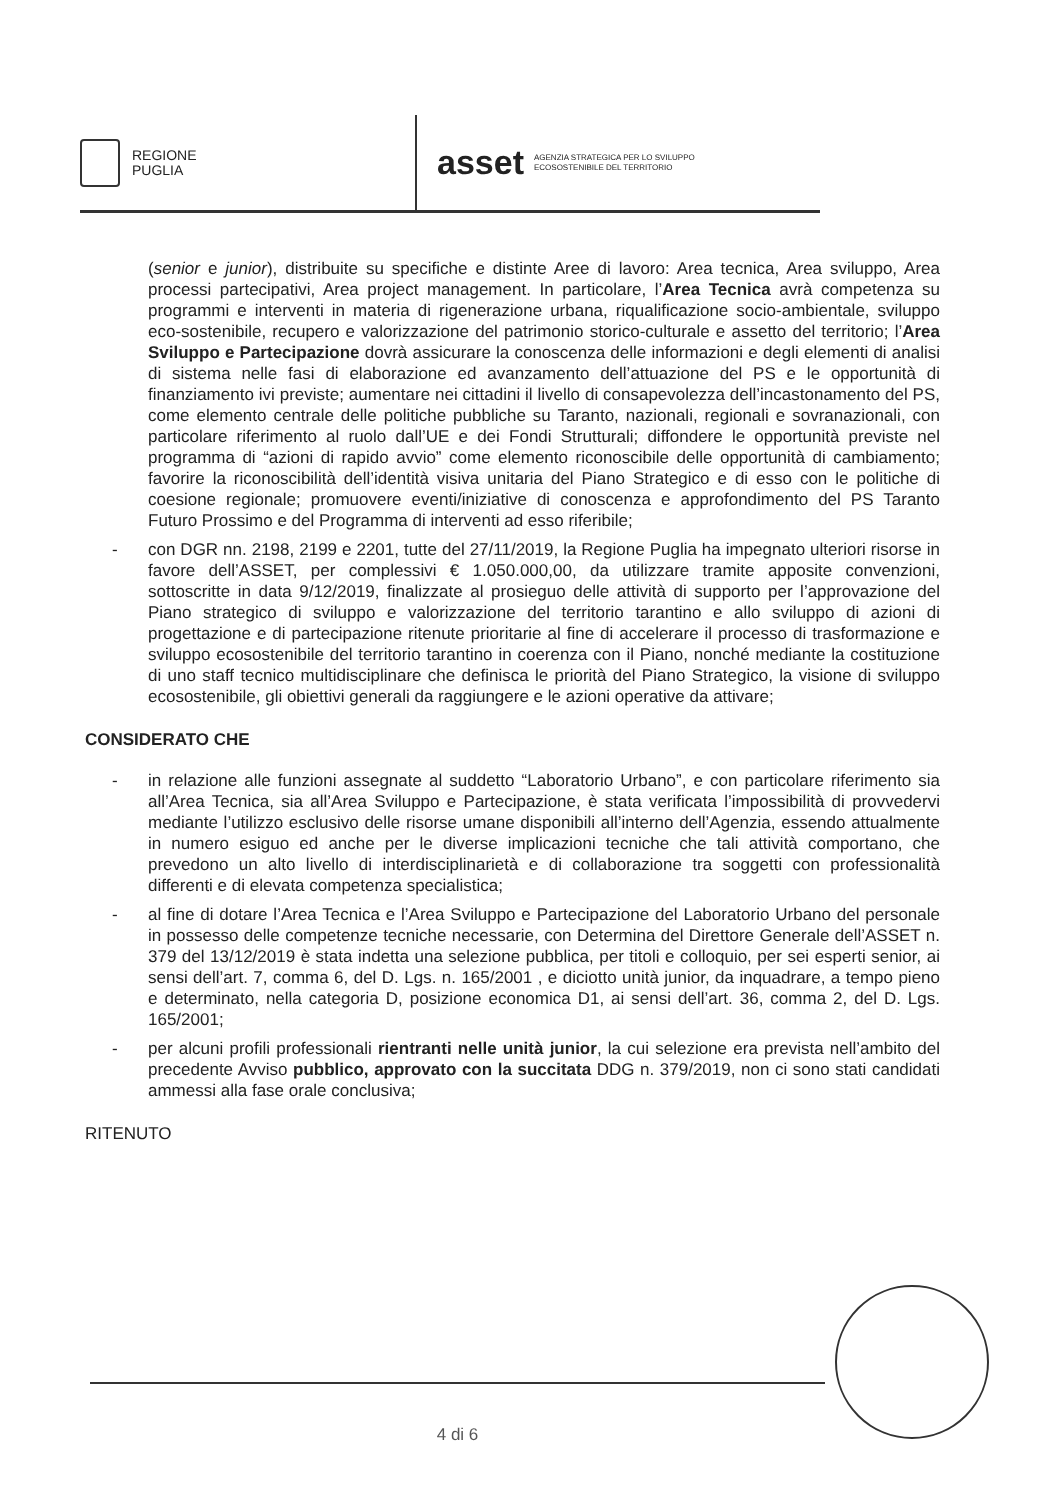REGIONE
PUGLIA
asset
AGENZIA STRATEGICA PER LO SVILUPPO
ECOSOSTENIBILE DEL TERRITORIO
(senior e junior), distribuite su specifiche e distinte Aree di lavoro: Area tecnica, Area sviluppo, Area processi partecipativi, Area project management. In particolare, l’Area Tecnica avrà competenza su programmi e interventi in materia di rigenerazione urbana, riqualificazione socio-ambientale, sviluppo eco-sostenibile, recupero e valorizzazione del patrimonio storico-culturale e assetto del territorio; l’Area Sviluppo e Partecipazione dovrà assicurare la conoscenza delle informazioni e degli elementi di analisi di sistema nelle fasi di elaborazione ed avanzamento dell’attuazione del PS e le opportunità di finanziamento ivi previste; aumentare nei cittadini il livello di consapevolezza dell’incastonamento del PS, come elemento centrale delle politiche pubbliche su Taranto, nazionali, regionali e sovranazionali, con particolare riferimento al ruolo dall’UE e dei Fondi Strutturali; diffondere le opportunità previste nel programma di “azioni di rapido avvio” come elemento riconoscibile delle opportunità di cambiamento; favorire la riconoscibilità dell’identità visiva unitaria del Piano Strategico e di esso con le politiche di coesione regionale; promuovere eventi/iniziative di conoscenza e approfondimento del PS Taranto Futuro Prossimo e del Programma di interventi ad esso riferibile;
- con DGR nn. 2198, 2199 e 2201, tutte del 27/11/2019, la Regione Puglia ha impegnato ulteriori risorse in favore dell’ASSET, per complessivi € 1.050.000,00, da utilizzare tramite apposite convenzioni, sottoscritte in data 9/12/2019, finalizzate al prosieguo delle attività di supporto per l’approvazione del Piano strategico di sviluppo e valorizzazione del territorio tarantino e allo sviluppo di azioni di progettazione e di partecipazione ritenute prioritarie al fine di accelerare il processo di trasformazione e sviluppo ecosostenibile del territorio tarantino in coerenza con il Piano, nonché mediante la costituzione di uno staff tecnico multidisciplinare che definisca le priorità del Piano Strategico, la visione di sviluppo ecosostenibile, gli obiettivi generali da raggiungere e le azioni operative da attivare;
CONSIDERATO CHE
- in relazione alle funzioni assegnate al suddetto “Laboratorio Urbano”, e con particolare riferimento sia all’Area Tecnica, sia all’Area Sviluppo e Partecipazione, è stata verificata l’impossibilità di provvedervi mediante l’utilizzo esclusivo delle risorse umane disponibili all’interno dell’Agenzia, essendo attualmente in numero esiguo ed anche per le diverse implicazioni tecniche che tali attività comportano, che prevedono un alto livello di interdisciplinarietà e di collaborazione tra soggetti con professionalità differenti e di elevata competenza specialistica;
- al fine di dotare l’Area Tecnica e l’Area Sviluppo e Partecipazione del Laboratorio Urbano del personale in possesso delle competenze tecniche necessarie, con Determina del Direttore Generale dell’ASSET n. 379 del 13/12/2019 è stata indetta una selezione pubblica, per titoli e colloquio, per sei esperti senior, ai sensi dell’art. 7, comma 6, del D. Lgs. n. 165/2001 , e diciotto unità junior, da inquadrare, a tempo pieno e determinato, nella categoria D, posizione economica D1, ai sensi dell’art. 36, comma 2, del D. Lgs. 165/2001;
- per alcuni profili professionali rientranti nelle unità junior, la cui selezione era prevista nell’ambito del precedente Avviso pubblico, approvato con la succitata DDG n. 379/2019, non ci sono stati candidati ammessi alla fase orale conclusiva;
RITENUTO
4 di 6